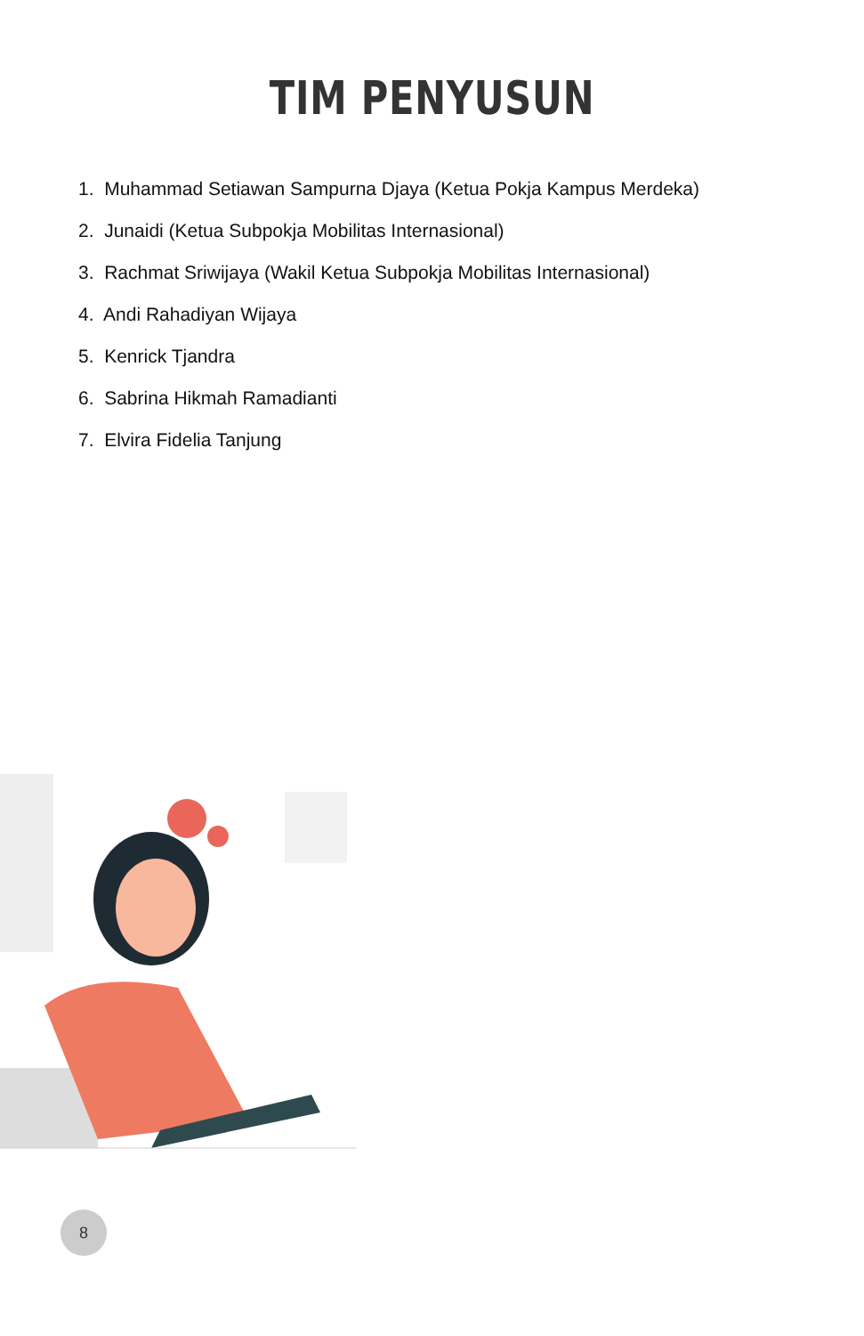TIM PENYUSUN
1. Muhammad Setiawan Sampurna Djaya (Ketua Pokja Kampus Merdeka)
2. Junaidi (Ketua Subpokja Mobilitas Internasional)
3. Rachmat Sriwijaya (Wakil Ketua Subpokja Mobilitas Internasional)
4. Andi Rahadiyan Wijaya
5. Kenrick Tjandra
6. Sabrina Hikmah Ramadianti
7. Elvira Fidelia Tanjung
8